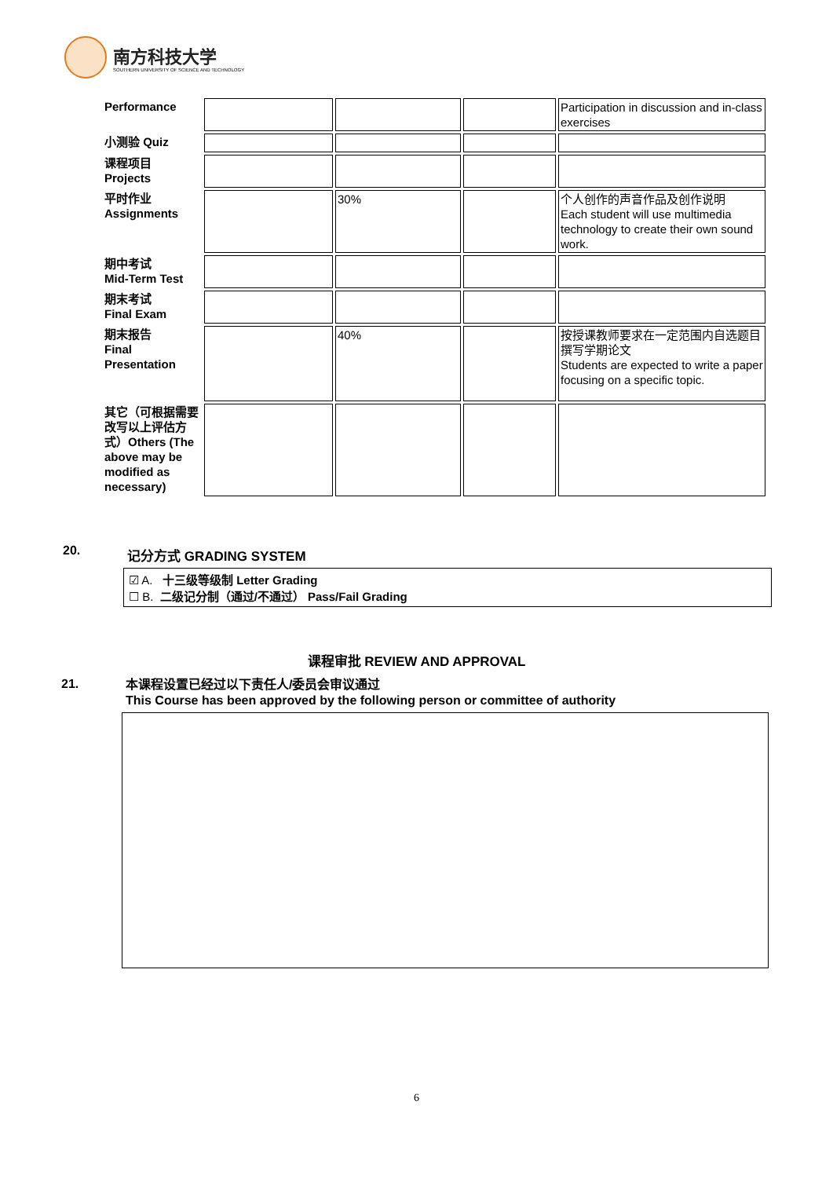南方科技大学
SOUTHERN UNIVERSITY OF SCIENCE AND TECHNOLOGY
| Performance | | | | Participation in discussion and in-class exercises |
| 小测验 Quiz | | | | |
| 课程项目 Projects | | | | |
| 平时作业 Assignments | | 30% | | 个人创作的声音作品及创作说明 Each student will use multimedia technology to create their own sound work. |
| 期中考试 Mid-Term Test | | | | |
| 期末考试 Final Exam | | | | |
| 期末报告 Final Presentation | | 40% | | 按授课教师要求在一定范围内自选题目撰写学期论文 Students are expected to write a paper focusing on a specific topic. |
| 其它（可根据需要改写以上评估方式）Others (The above may be modified as necessary) | | | | |
20. 记分方式 GRADING SYSTEM
☑ A. 十三级等级制 Letter Grading
☐ B. 二级记分制（通过/不通过） Pass/Fail Grading
课程审批 REVIEW AND APPROVAL
21.
本课程设置已经过以下责任人/委员会审议通过
This Course has been approved by the following person or committee of authority
6